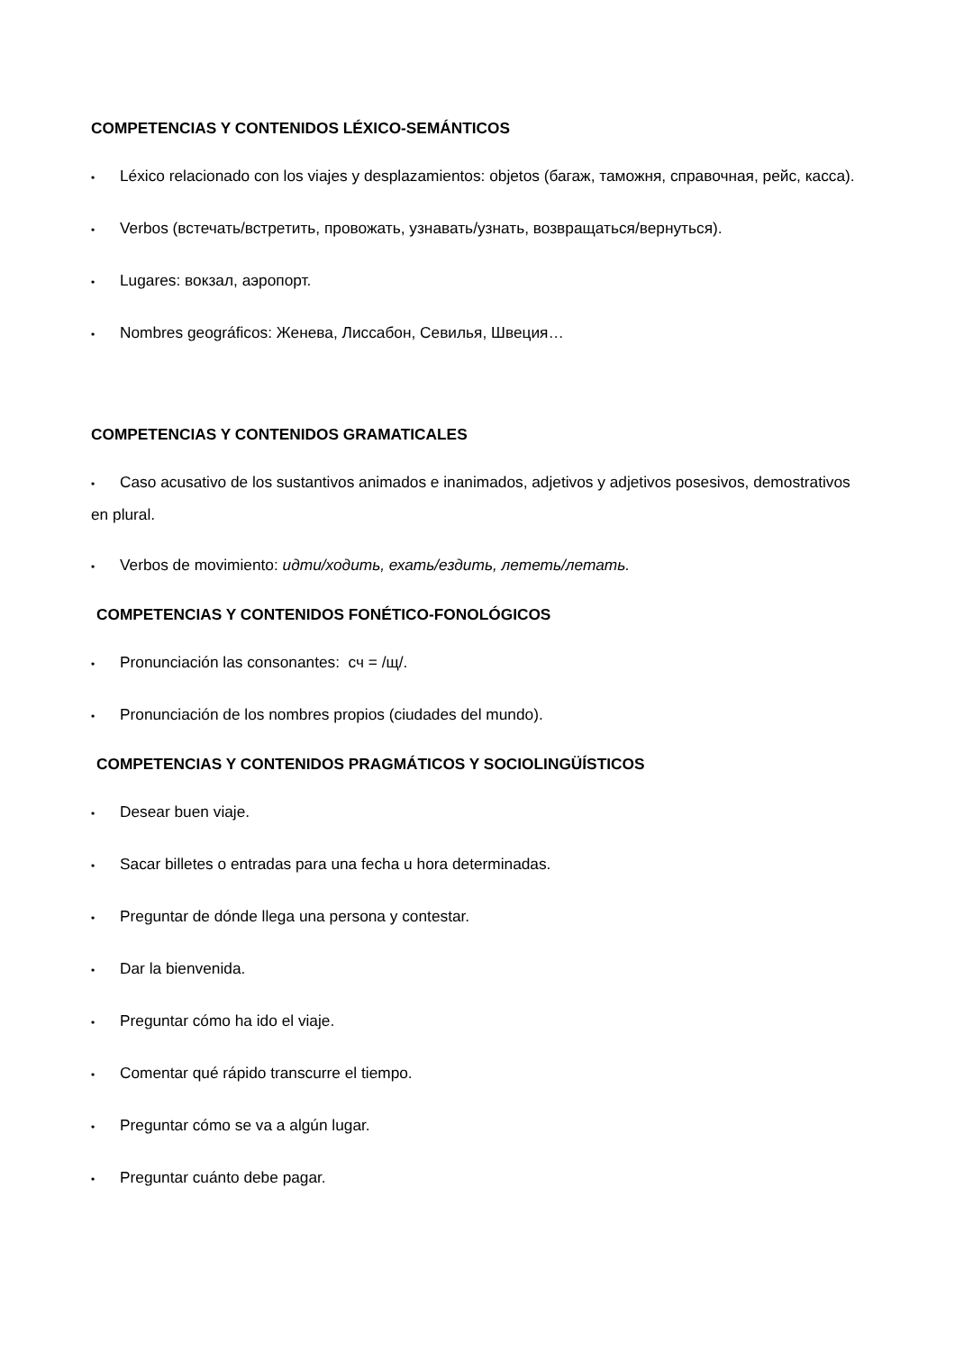COMPETENCIAS Y CONTENIDOS LÉXICO-SEMÁNTICOS
• Léxico relacionado con los viajes y desplazamientos: objetos (багаж, таможня, справочная, рейс, касса).
• Verbos (встечать/встретить, провожать, узнавать/узнать, возвращаться/вернуться).
• Lugares: вокзал, аэропорт.
• Nombres geográficos: Женева, Лиссабон, Севилья, Швеция…
COMPETENCIAS Y CONTENIDOS GRAMATICALES
• Caso acusativo de los sustantivos animados e inanimados, adjetivos y adjetivos posesivos, demostrativos en plural.
• Verbos de movimiento: идти/ходить, ехать/ездить, лететь/летать.
COMPETENCIAS Y CONTENIDOS FONÉTICO-FONOLÓGICOS
• Pronunciación las consonantes: сч = /щ/.
• Pronunciación de los nombres propios (ciudades del mundo).
COMPETENCIAS Y CONTENIDOS PRAGMÁTICOS Y SOCIOLINGÜÍSTICOS
• Desear buen viaje.
• Sacar billetes o entradas para una fecha u hora determinadas.
• Preguntar de dónde llega una persona y contestar.
• Dar la bienvenida.
• Preguntar cómo ha ido el viaje.
• Comentar qué rápido transcurre el tiempo.
• Preguntar cómo se va a algún lugar.
• Preguntar cuánto debe pagar.